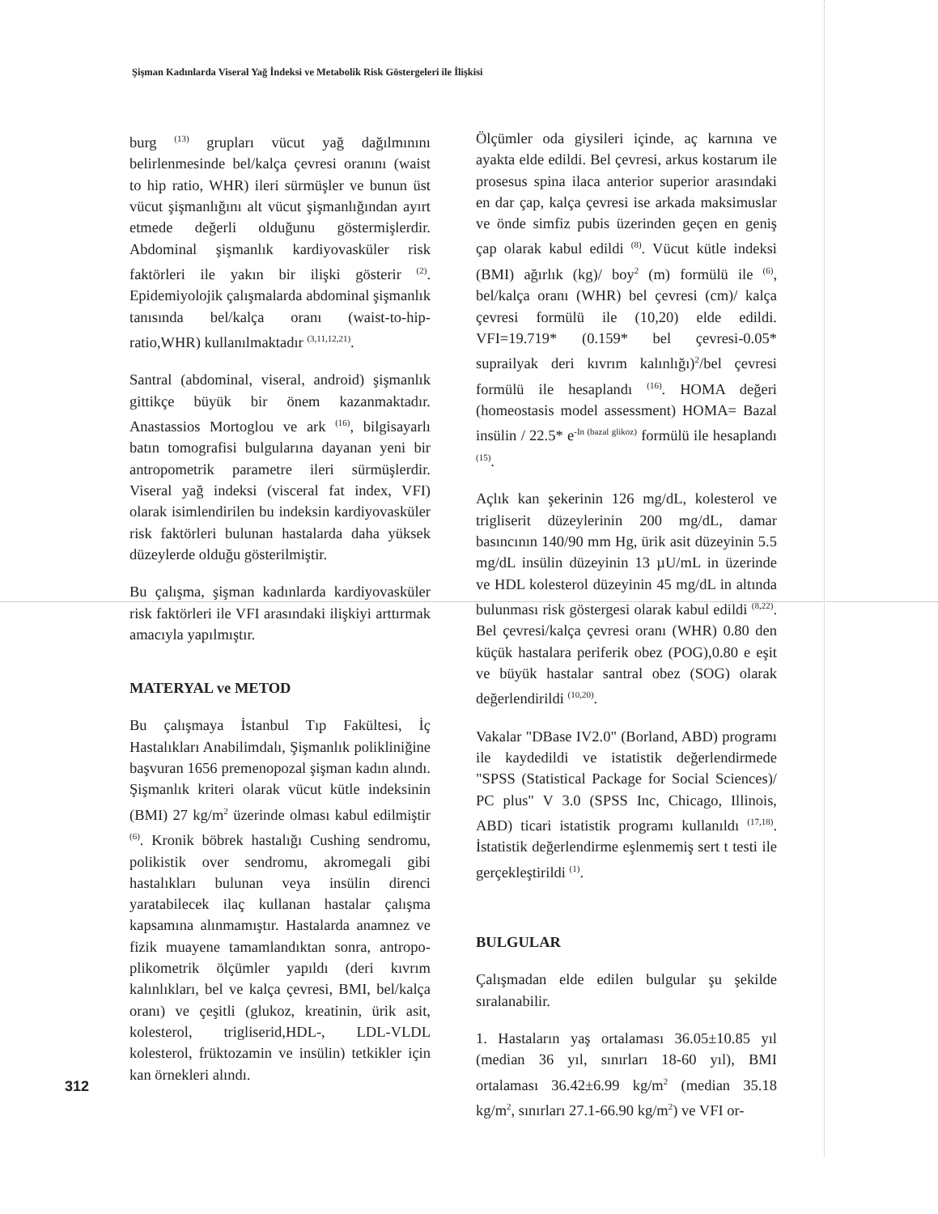Şişman Kadınlarda Viseral Yağ İndeksi ve Metabolik Risk Göstergeleri ile İlişkisi
burg <sup>(13)</sup> grupları vücut yağ dağılmınını belirlenmesinde bel/kalça çevresi oranını (waist to hip ratio, WHR) ileri sürmüşler ve bunun üst vücut şişmanlığını alt vücut şişmanlığından ayırt etmede değerli olduğunu göstermişlerdir. Abdominal şişmanlık kardiyovasküler risk faktörleri ile yakın bir ilişki gösterir <sup>(2)</sup>. Epidemiyolojik çalışmalarda abdominal şişmanlık tanısında bel/kalça oranı (waist-to-hip-ratio,WHR) kullanılmaktadır <sup>(3,11,12,21)</sup>.
Santral (abdominal, viseral, android) şişmanlık gittikçe büyük bir önem kazanmaktadır. Anastassios Mortoglou ve ark <sup>(16)</sup>, bilgisayarlı batın tomografisi bulgularına dayanan yeni bir antropometrik parametre ileri sürmüşlerdir. Viseral yağ indeksi (visceral fat index, VFI) olarak isimlendirilen bu indeksin kardiyovasküler risk faktörleri bulunan hastalarda daha yüksek düzeylerde olduğu gösterilmiştir.
Bu çalışma, şişman kadınlarda kardiyovasküler risk faktörleri ile VFI arasındaki ilişkiyi arttırmak amacıyla yapılmıştır.
MATERYAL ve METOD
Bu çalışmaya İstanbul Tıp Fakültesi, İç Hastalıkları Anabilimdalı, Şişmanlık polikliniğine başvuran 1656 premenopozal şişman kadın alındı. Şişmanlık kriteri olarak vücut kütle indeksinin (BMI) 27 kg/m<sup>2</sup> üzerinde olması kabul edilmiştir <sup>(6)</sup>. Kronik böbrek hastalığı Cushing sendromu, polikistik over sendromu, akromegali gibi hastalıkları bulunan veya insülin direnci yaratabilecek ilaç kullanan hastalar çalışma kapsamına alınmamıştır. Hastalarda anamnez ve fizik muayene tamamlandıktan sonra, antropo-plikometrik ölçümler yapıldı (deri kıvrım kalınlıkları, bel ve kalça çevresi, BMI, bel/kalça oranı) ve çeşitli (glukoz, kreatinin, ürik asit, kolesterol, trigliserid,HDL-, LDL-VLDL kolesterol, früktozamin ve insülin) tetkikler için kan örnekleri alındı.
Ölçümler oda giysileri içinde, aç karnına ve ayakta elde edildi. Bel çevresi, arkus kostarum ile prosesus spina ilaca anterior superior arasındaki en dar çap, kalça çevresi ise arkada maksimuslar ve önde simfiz pubis üzerinden geçen en geniş çap olarak kabul edildi <sup>(8)</sup>. Vücut kütle indeksi (BMI) ağırlık (kg)/ boy<sup>2</sup> (m) formülü ile <sup>(6)</sup>, bel/kalça oranı (WHR) bel çevresi (cm)/ kalça çevresi formülü ile (10,20) elde edildi. VFI=19.719* (0.159* bel çevresi-0.05* suprailyak deri kıvrım kalınlığı)<sup>2</sup>/bel çevresi formülü ile hesaplandı <sup>(16)</sup>. HOMA değeri (homeostasis model assessment) HOMA= Bazal insülin / 22.5* e<sup>-In (bazal glikoz)</sup> formülü ile hesaplandı <sup>(15)</sup>.
Açlık kan şekerinin 126 mg/dL, kolesterol ve trigliserit düzeylerinin 200 mg/dL, damar basıncının 140/90 mm Hg, ürik asit düzeyinin 5.5 mg/dL insülin düzeyinin 13 µU/mL in üzerinde ve HDL kolesterol düzeyinin 45 mg/dL in altında bulunması risk göstergesi olarak kabul edildi <sup>(8,22)</sup>. Bel çevresi/kalça çevresi oranı (WHR) 0.80 den küçük hastalara periferik obez (POG),0.80 e eşit ve büyük hastalar santral obez (SOG) olarak değerlendirildi <sup>(10,20)</sup>.
Vakalar "DBase IV2.0" (Borland, ABD) programı ile kaydedildi ve istatistik değerlendirmede "SPSS (Statistical Package for Social Sciences)/ PC plus" V 3.0 (SPSS Inc, Chicago, Illinois, ABD) ticari istatistik programı kullanıldı <sup>(17,18)</sup>. İstatistik değerlendirme eşlenmemiş sert t testi ile gerçekleştirildi <sup>(1)</sup>.
BULGULAR
Çalışmadan elde edilen bulgular şu şekilde sıralanabilir.
1. Hastaların yaş ortalaması 36.05±10.85 yıl (median 36 yıl, sınırları 18-60 yıl), BMI ortalaması 36.42±6.99 kg/m<sup>2</sup> (median 35.18 kg/m<sup>2</sup>, sınırları 27.1-66.90 kg/m<sup>2</sup>) ve VFI or-
312